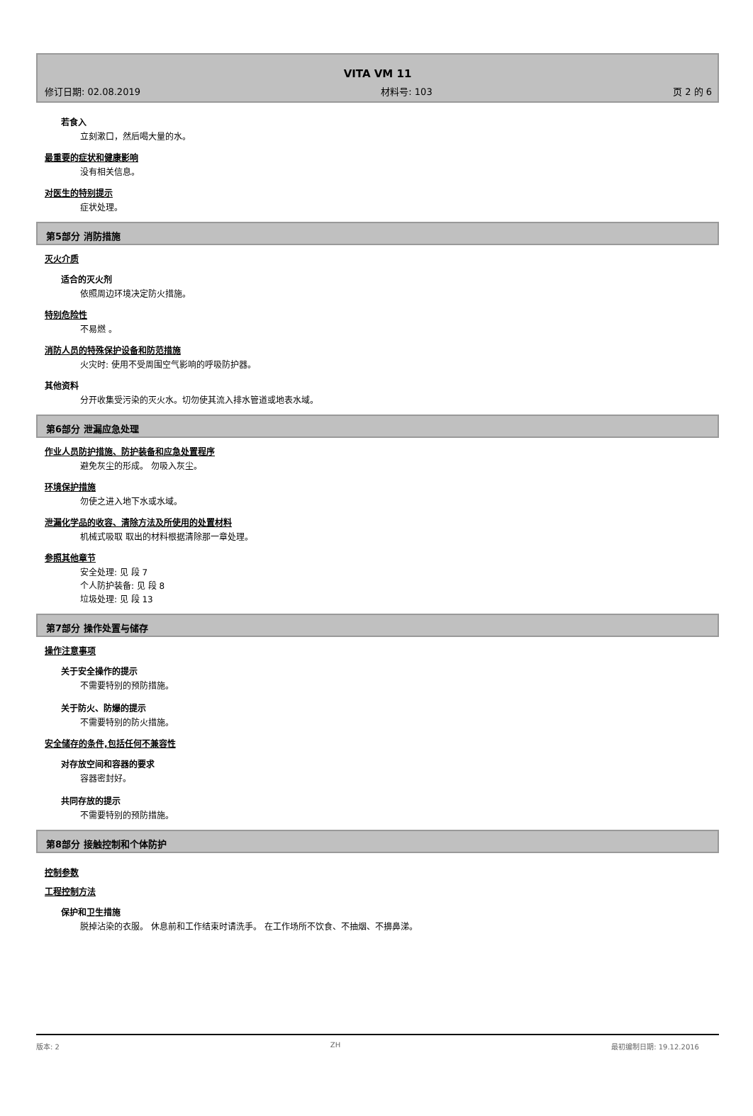VITA VM 11
修订日期: 02.08.2019 材料号: 103 页 2 的 6
若食入
立刻漱口，然后喝大量的水。
最重要的症状和健康影响
没有相关信息。
对医生的特别提示
症状处理。
第5部分 消防措施
灭火介质
适合的灭火剂
依照周边环境决定防火措施。
特别危险性
不易燃 。
消防人员的特殊保护设备和防范措施
火灾时: 使用不受周围空气影响的呼吸防护器。
其他资料
分开收集受污染的灭火水。切勿使其流入排水管道或地表水域。
第6部分 泄漏应急处理
作业人员防护措施、防护装备和应急处置程序
避免灰尘的形成。 勿吸入灰尘。
环境保护措施
勿使之进入地下水或水域。
泄漏化学品的收容、清除方法及所使用的处置材料
机械式吸取 取出的材料根据清除那一章处理。
参照其他章节
安全处理: 见 段 7
个人防护装备: 见 段 8
垃圾处理: 见 段 13
第7部分 操作处置与储存
操作注意事项
关于安全操作的提示
不需要特别的预防措施。
关于防火、防爆的提示
不需要特别的防火措施。
安全储存的条件,包括任何不兼容性
对存放空间和容器的要求
容器密封好。
共同存放的提示
不需要特别的预防措施。
第8部分 接触控制和个体防护
控制参数
工程控制方法
保护和卫生措施
脱掉沾染的衣服。 休息前和工作结束时请洗手。 在工作场所不饮食、不抽烟、不擤鼻涕。
版本: 2 ZH 最初编制日期: 19.12.2016